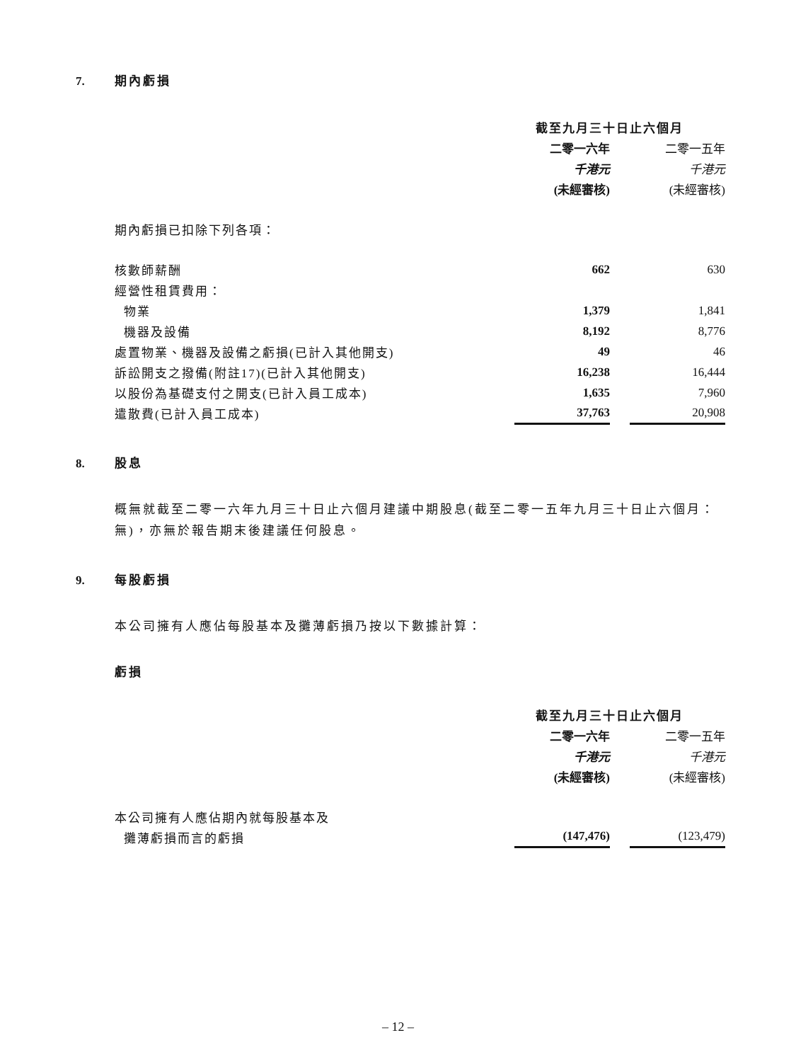7. 期內虧損
| | 截至九月三十日止六個月 | | |
| | 二零一六年 | | 二零一五年 |
| | 千港元 | | 千港元 |
| | (未經審核) | | (未經審核) |
| 期內虧損已扣除下列各項： | | | |
| 核數師薪酬 | 662 | | 630 |
| 經營性租賃費用： | | | |
| 物業 | 1,379 | | 1,841 |
| 機器及設備 | 8,192 | | 8,776 |
| 處置物業、機器及設備之虧損(已計入其他開支) | 49 | | 46 |
| 訴訟開支之撥備(附註17)(已計入其他開支) | 16,238 | | 16,444 |
| 以股份為基礎支付之開支(已計入員工成本) | 1,635 | | 7,960 |
| 遣散費(已計入員工成本) | 37,763 | | 20,908 |
8. 股息
概無就截至二零一六年九月三十日止六個月建議中期股息(截至二零一五年九月三十日止六個月：無)，亦無於報告期末後建議任何股息。
9. 每股虧損
本公司擁有人應佔每股基本及攤薄虧損乃按以下數據計算：
虧損
| | 截至九月三十日止六個月 | | |
| | 二零一六年 | | 二零一五年 |
| | 千港元 | | 千港元 |
| | (未經審核) | | (未經審核) |
| 本公司擁有人應佔期內就每股基本及 | | | |
| 攤薄虧損而言的虧損 | (147,476) | | (123,479) |
– 12 –